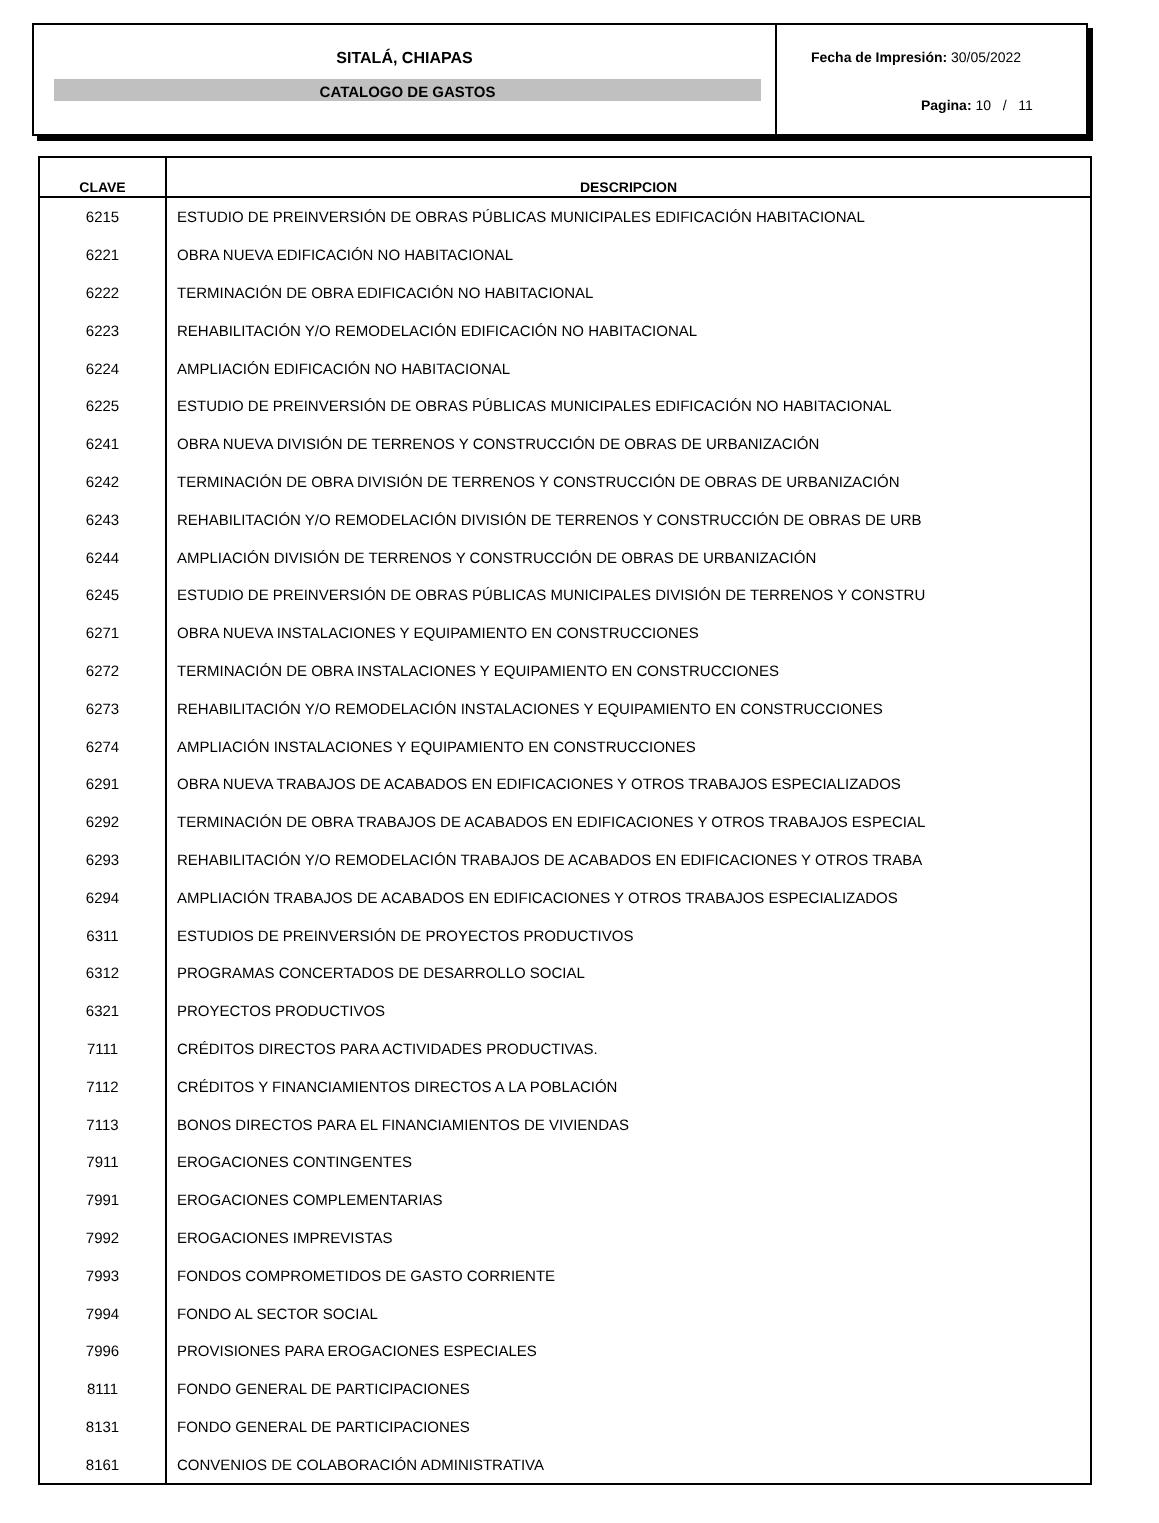SITALÁ, CHIAPAS
CATALOGO DE GASTOS
Fecha de Impresión: 30/05/2022
Pagina: 10 / 11
| CLAVE | DESCRIPCION |
| --- | --- |
| 6215 | ESTUDIO DE PREINVERSIÓN DE OBRAS PÚBLICAS MUNICIPALES EDIFICACIÓN HABITACIONAL |
| 6221 | OBRA NUEVA EDIFICACIÓN NO HABITACIONAL |
| 6222 | TERMINACIÓN DE OBRA EDIFICACIÓN NO HABITACIONAL |
| 6223 | REHABILITACIÓN Y/O REMODELACIÓN EDIFICACIÓN NO HABITACIONAL |
| 6224 | AMPLIACIÓN EDIFICACIÓN NO HABITACIONAL |
| 6225 | ESTUDIO DE PREINVERSIÓN DE OBRAS PÚBLICAS MUNICIPALES EDIFICACIÓN NO HABITACIONAL |
| 6241 | OBRA NUEVA DIVISIÓN DE TERRENOS Y CONSTRUCCIÓN DE OBRAS DE URBANIZACIÓN |
| 6242 | TERMINACIÓN DE OBRA DIVISIÓN DE TERRENOS Y CONSTRUCCIÓN DE OBRAS DE URBANIZACIÓN |
| 6243 | REHABILITACIÓN Y/O REMODELACIÓN DIVISIÓN DE TERRENOS Y CONSTRUCCIÓN DE OBRAS DE URB |
| 6244 | AMPLIACIÓN DIVISIÓN DE TERRENOS Y CONSTRUCCIÓN DE OBRAS DE URBANIZACIÓN |
| 6245 | ESTUDIO DE PREINVERSIÓN DE OBRAS PÚBLICAS MUNICIPALES DIVISIÓN DE TERRENOS Y CONSTRU |
| 6271 | OBRA NUEVA INSTALACIONES Y EQUIPAMIENTO EN CONSTRUCCIONES |
| 6272 | TERMINACIÓN DE OBRA INSTALACIONES Y EQUIPAMIENTO EN CONSTRUCCIONES |
| 6273 | REHABILITACIÓN Y/O REMODELACIÓN INSTALACIONES Y EQUIPAMIENTO EN CONSTRUCCIONES |
| 6274 | AMPLIACIÓN INSTALACIONES Y EQUIPAMIENTO EN CONSTRUCCIONES |
| 6291 | OBRA NUEVA TRABAJOS DE ACABADOS EN EDIFICACIONES Y OTROS TRABAJOS ESPECIALIZADOS |
| 6292 | TERMINACIÓN DE OBRA TRABAJOS DE ACABADOS EN EDIFICACIONES Y OTROS TRABAJOS ESPECIAL |
| 6293 | REHABILITACIÓN Y/O REMODELACIÓN TRABAJOS DE ACABADOS EN EDIFICACIONES Y OTROS TRABA |
| 6294 | AMPLIACIÓN TRABAJOS DE ACABADOS EN EDIFICACIONES Y OTROS TRABAJOS ESPECIALIZADOS |
| 6311 | ESTUDIOS DE PREINVERSIÓN DE PROYECTOS PRODUCTIVOS |
| 6312 | PROGRAMAS CONCERTADOS DE DESARROLLO SOCIAL |
| 6321 | PROYECTOS PRODUCTIVOS |
| 7111 | CRÉDITOS DIRECTOS PARA ACTIVIDADES PRODUCTIVAS. |
| 7112 | CRÉDITOS Y FINANCIAMIENTOS DIRECTOS A LA POBLACIÓN |
| 7113 | BONOS DIRECTOS PARA EL FINANCIAMIENTOS DE VIVIENDAS |
| 7911 | EROGACIONES CONTINGENTES |
| 7991 | EROGACIONES COMPLEMENTARIAS |
| 7992 | EROGACIONES IMPREVISTAS |
| 7993 | FONDOS COMPROMETIDOS DE GASTO CORRIENTE |
| 7994 | FONDO AL SECTOR SOCIAL |
| 7996 | PROVISIONES PARA EROGACIONES ESPECIALES |
| 8111 | FONDO GENERAL DE PARTICIPACIONES |
| 8131 | FONDO GENERAL DE PARTICIPACIONES |
| 8161 | CONVENIOS DE COLABORACIÓN ADMINISTRATIVA |